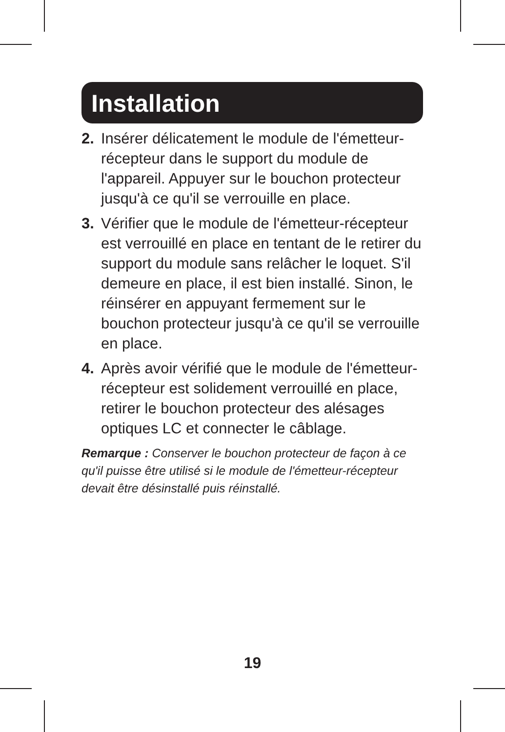Installation
2. Insérer délicatement le module de l'émetteur-récepteur dans le support du module de l'appareil. Appuyer sur le bouchon protecteur jusqu'à ce qu'il se verrouille en place.
3. Vérifier que le module de l'émetteur-récepteur est verrouillé en place en tentant de le retirer du support du module sans relâcher le loquet. S'il demeure en place, il est bien installé. Sinon, le réinsérer en appuyant fermement sur le bouchon protecteur jusqu'à ce qu'il se verrouille en place.
4. Après avoir vérifié que le module de l'émetteur-récepteur est solidement verrouillé en place, retirer le bouchon protecteur des alésages optiques LC et connecter le câblage.
Remarque : Conserver le bouchon protecteur de façon à ce qu'il puisse être utilisé si le module de l'émetteur-récepteur devait être désinstallé puis réinstallé.
19